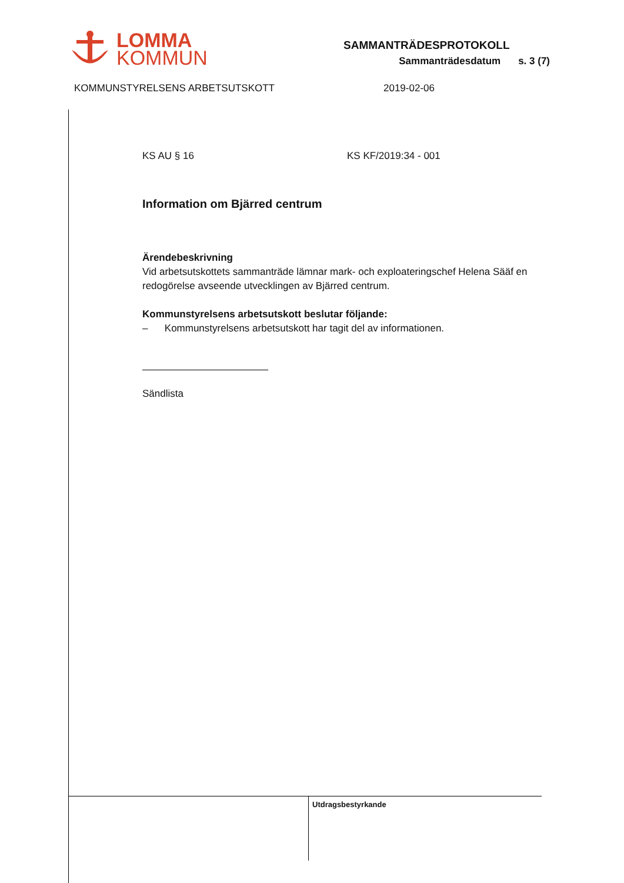LOMMA
KOMMUN
SAMMANTRÄDESPROTOKOLL
Sammanträdesdatum s. 3 (7)
KOMMUNSTYRELSENS ARBETSUTSKOTT 2019-02-06
KS AU § 16 KS KF/2019:34 - 001
Information om Bjärred centrum
Ärendebeskrivning
Vid arbetsutskottets sammanträde lämnar mark- och exploateringschef Helena Sääf en redogörelse avseende utvecklingen av Bjärred centrum.
Kommunstyrelsens arbetsutskott beslutar följande:
– Kommunstyrelsens arbetsutskott har tagit del av informationen.
Sändlista
Utdragsbestyrkande